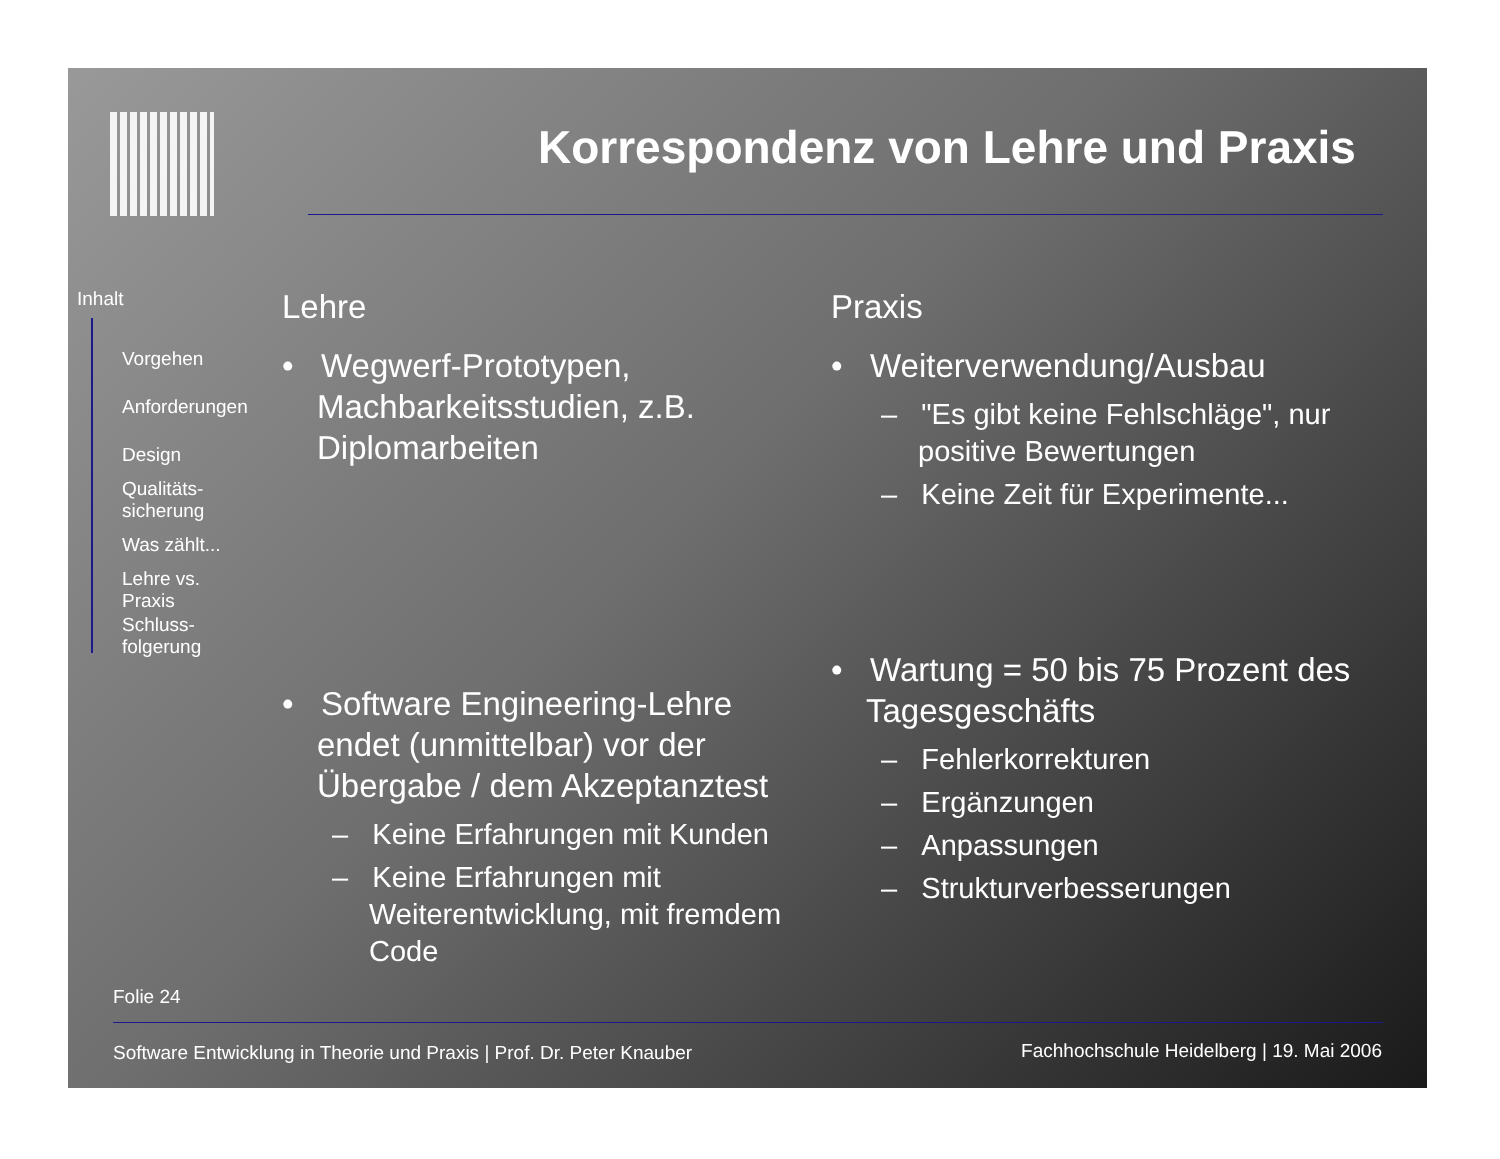Korrespondenz von Lehre und Praxis
Inhalt
Vorgehen
Anforderungen
Design
Qualitäts-
sicherung
Was zählt...
Lehre vs.
Praxis
Schluss-
folgerung
Lehre
• Wegwerf-Prototypen, Machbarkeitsstudien, z.B. Diplomarbeiten
• Software Engineering-Lehre endet (unmittelbar) vor der Übergabe / dem Akzeptanztest
– Keine Erfahrungen mit Kunden
– Keine Erfahrungen mit Weiterentwicklung, mit fremdem Code
Praxis
• Weiterverwendung/Ausbau
– "Es gibt keine Fehlschläge", nur positive Bewertungen
– Keine Zeit für Experimente...
• Wartung = 50 bis 75 Prozent des Tagesgeschäfts
– Fehlerkorrekturen
– Ergänzungen
– Anpassungen
– Strukturverbesserungen
Folie 24
Software Entwicklung in Theorie und Praxis | Prof. Dr. Peter Knauber
Fachhochschule Heidelberg | 19. Mai 2006